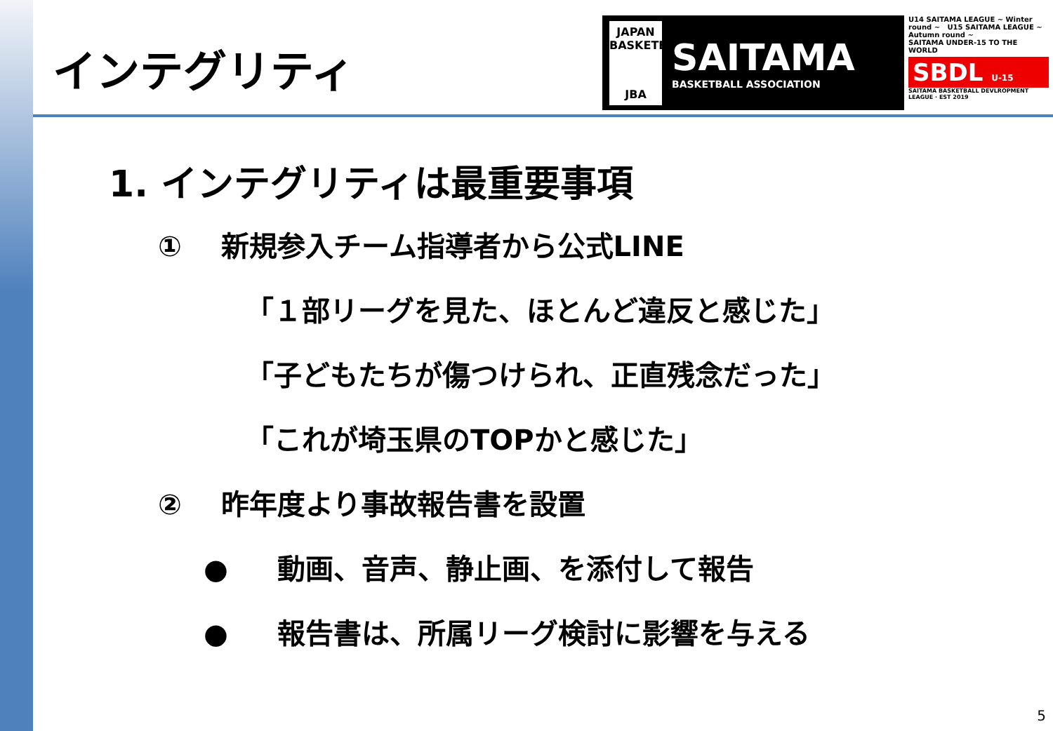JAPAN BASKETBALL
JBA
SAITAMA
BASKETBALL ASSOCIATION
U14 SAITAMA LEAGUE ~ Winter round ~ U15 SAITAMA LEAGUE ~ Autumn round ~
SAITAMA UNDER-15 TO THE WORLD
SBDL U-15
SAITAMA BASKETBALL DEVLROPMENT LEAGUE · EST 2019
インテグリティ
1. インテグリティは最重要事項
① 新規参入チーム指導者から公式LINE
「１部リーグを見た、ほとんど違反と感じた」
「子どもたちが傷つけられ、正直残念だった」
「これが埼玉県のTOPかと感じた」
② 昨年度より事故報告書を設置
● 動画、音声、静止画、を添付して報告
● 報告書は、所属リーグ検討に影響を与える
5